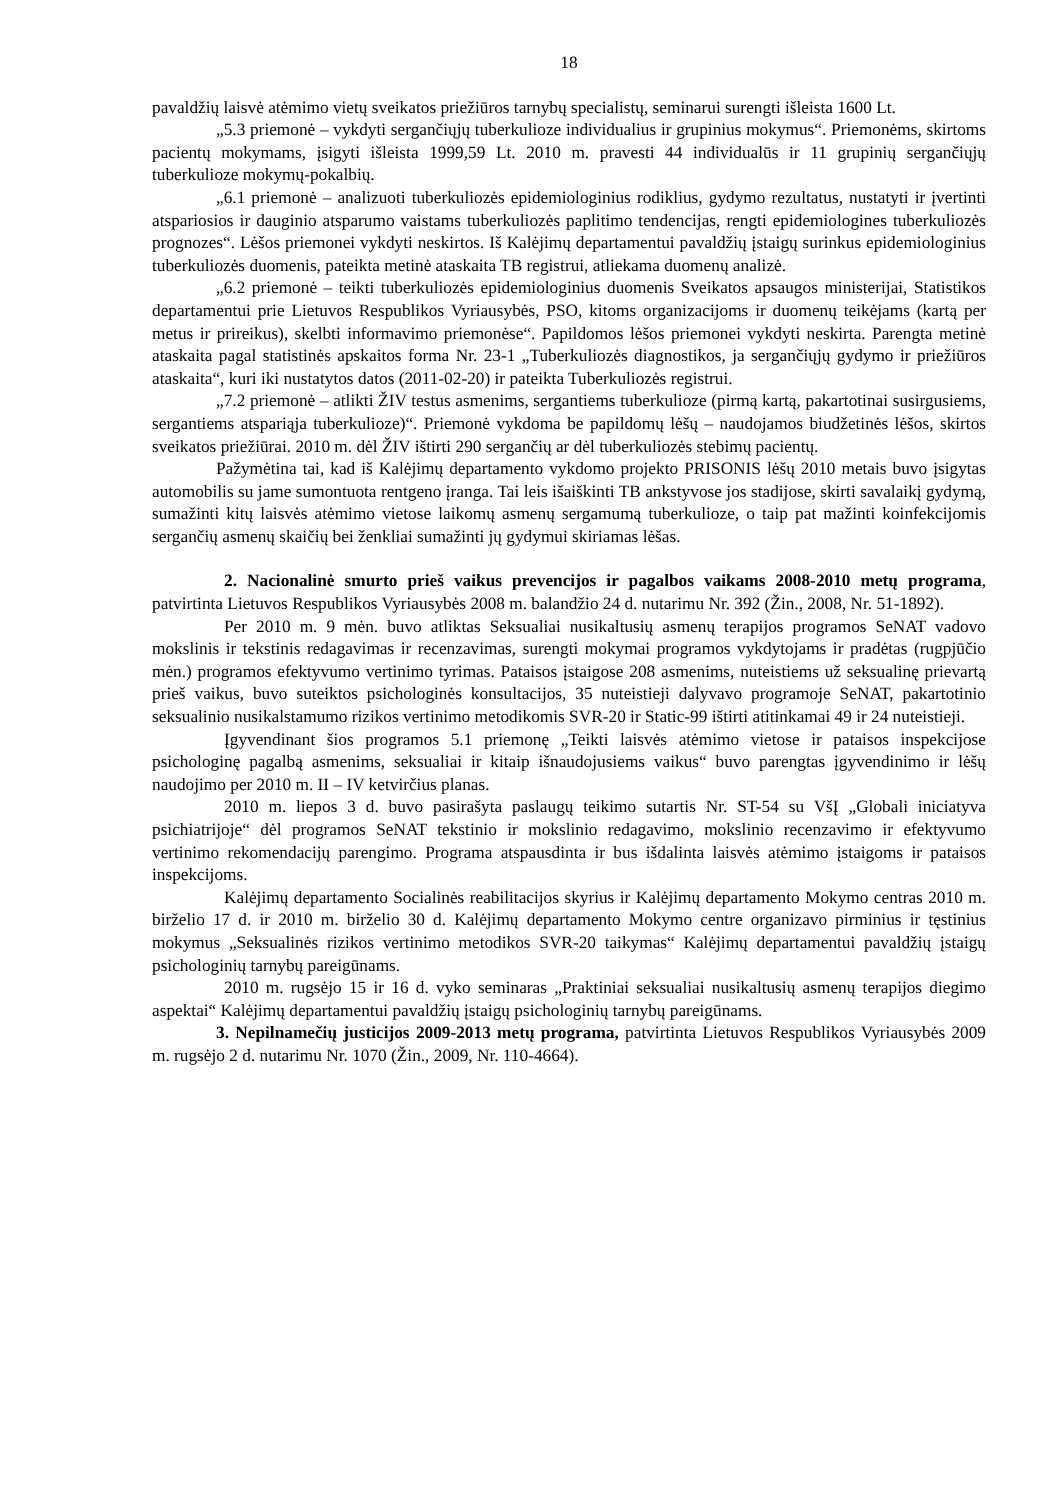18
pavaldžių laisvė atėmimo vietų sveikatos priežiūros tarnybų specialistų, seminarui surengti išleista 1600 Lt.
„5.3 priemonė – vykdyti sergančiųjų tuberkulioze individualius ir grupinius mokymus“. Priemonėms, skirtoms pacientų mokymams, įsigyti išleista 1999,59 Lt. 2010 m. pravesti 44 individualūs ir 11 grupinių sergančiųjų tuberkulioze mokymų-pokalbių.
„6.1 priemonė – analizuoti tuberkuliozės epidemiologinius rodiklius, gydymo rezultatus, nustatyti ir įvertinti atspariosios ir dauginio atsparumo vaistams tuberkuliozės paplitimo tendencijas, rengti epidemiologines tuberkuliozės prognozes“. Lėšos priemonei vykdyti neskirtos. Iš Kalėjimų departamentui pavaldžių įstaigų surinkus epidemiologinius tuberkuliozės duomenis, pateikta metinė ataskaita TB registrui, atliekama duomenų analizė.
„6.2 priemonė – teikti tuberkuliozės epidemiologinius duomenis Sveikatos apsaugos ministerijai, Statistikos departamentui prie Lietuvos Respublikos Vyriausybės, PSO, kitoms organizacijoms ir duomenų teikėjams (kartą per metus ir prireikus), skelbti informavimo priemonėse“. Papildomos lėšos priemonei vykdyti neskirta. Parengta metinė ataskaita pagal statistinės apskaitos forma Nr. 23-1 „Tuberkuliozės diagnostikos, ja sergančiųjų gydymo ir priežiūros ataskaita“, kuri iki nustatytos datos (2011-02-20) ir pateikta Tuberkuliozės registrui.
„7.2 priemonė – atlikti ŽIV testus asmenims, sergantiems tuberkulioze (pirmą kartą, pakartotinai susirgusiems, sergantiems atspariąja tuberkulioze)“. Priemonė vykdoma be papildomų lėšų – naudojamos biudžetinės lėšos, skirtos sveikatos priežiūrai. 2010 m. dėl ŽIV ištirti 290 sergančių ar dėl tuberkuliozės stebimų pacientų.
Pažymėtina tai, kad iš Kalėjimų departamento vykdomo projekto PRISONIS lėšų 2010 metais buvo įsigytas automobilis su jame sumontuota rentgeno įranga. Tai leis išaiškinti TB ankstyvose jos stadijose, skirti savalaikį gydymą, sumažinti kitų laisvės atėmimo vietose laikomų asmenų sergamumą tuberkulioze, o taip pat mažinti koinfekcijomis sergančių asmenų skaičių bei ženkliai sumažinti jų gydymui skiriamas lėšas.
2. Nacionalinė smurto prieš vaikus prevencijos ir pagalbos vaikams 2008-2010 metų programa, patvirtinta Lietuvos Respublikos Vyriausybės 2008 m. balandžio 24 d. nutarimu Nr. 392 (Žin., 2008, Nr. 51-1892).
Per 2010 m. 9 mėn. buvo atliktas Seksualiai nusikaltusių asmenų terapijos programos SeNAT vadovo mokslinis ir tekstinis redagavimas ir recenzavimas, surengti mokymai programos vykdytojams ir pradėtas (rugpjūčio mėn.) programos efektyvumo vertinimo tyrimas. Pataisos įstaigose 208 asmenims, nuteistiems už seksualinę prievartą prieš vaikus, buvo suteiktos psichologinės konsultacijos, 35 nuteistieji dalyvavo programoje SeNAT, pakartotinio seksualinio nusikalstamumo rizikos vertinimo metodikomis SVR-20 ir Static-99 ištirti atitinkamai 49 ir 24 nuteistieji.
Įgyvendinant šios programos 5.1 priemonę „Teikti laisvės atėmimo vietose ir pataisos inspekcijose psichologinę pagalbą asmenims, seksualiai ir kitaip išnaudojusiems vaikus“ buvo parengtas įgyvendinimo ir lėšų naudojimo per 2010 m. II – IV ketvirčius planas.
2010 m. liepos 3 d. buvo pasirašyta paslaugų teikimo sutartis Nr. ST-54 su VšĮ „Globali iniciatyva psichiatrijoje“ dėl programos SeNAT tekstinio ir mokslinio redagavimo, mokslinio recenzavimo ir efektyvumo vertinimo rekomendacijų parengimo. Programa atspausdinta ir bus išdalinta laisvės atėmimo įstaigoms ir pataisos inspekcijoms.
Kalėjimų departamento Socialinės reabilitacijos skyrius ir Kalėjimų departamento Mokymo centras 2010 m. birželio 17 d. ir 2010 m. birželio 30 d. Kalėjimų departamento Mokymo centre organizavo pirminius ir tęstinius mokymus „Seksualinės rizikos vertinimo metodikos SVR-20 taikymas“ Kalėjimų departamentui pavaldžių įstaigų psichologinių tarnybų pareigūnams.
2010 m. rugsėjo 15 ir 16 d. vyko seminaras „Praktiniai seksualiai nusikaltusių asmenų terapijos diegimo aspektai“ Kalėjimų departamentui pavaldžių įstaigų psichologinių tarnybų pareigūnams.
3. Nepilnamečių justicijos 2009-2013 metų programa, patvirtinta Lietuvos Respublikos Vyriausybės 2009 m. rugsėjo 2 d. nutarimu Nr. 1070 (Žin., 2009, Nr. 110-4664).